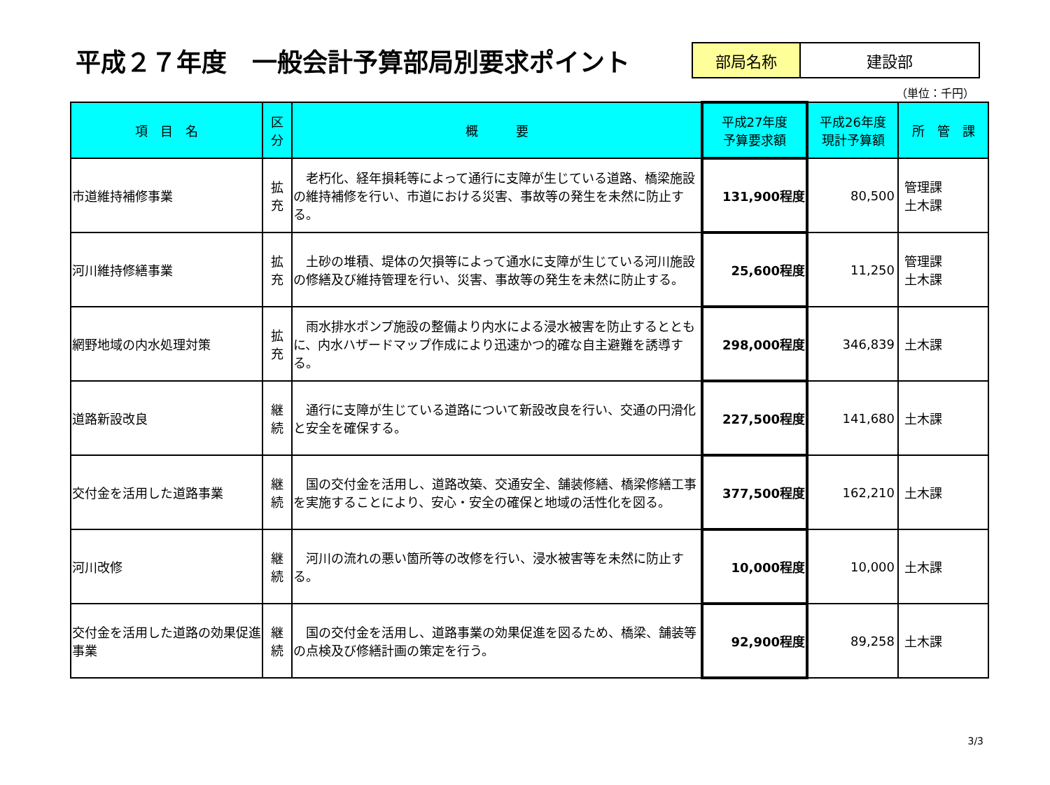平成２７年度　一般会計予算部局別要求ポイント
| 部局名称 | 建設部 |
（単位：千円）
| 項 目 名 | 区 分 | 概 要 | 平成27年度 予算要求額 | 平成26年度 現計予算額 | 所 管 課 |
| --- | --- | --- | --- | --- | --- |
| 市道維持補修事業 | 拡 充 | 老朽化、経年損耗等によって通行に支障が生じている道路、橋梁施設の維持補修を行い、市道における災害、事故等の発生を未然に防止する。 | 131,900程度 | 80,500 | 管理課 土木課 |
| 河川維持修繕事業 | 拡 充 | 土砂の堆積、堤体の欠損等によって通水に支障が生じている河川施設の修繕及び維持管理を行い、災害、事故等の発生を未然に防止する。 | 25,600程度 | 11,250 | 管理課 土木課 |
| 網野地域の内水処理対策 | 拡 充 | 雨水排水ポンプ施設の整備より内水による浸水被害を防止するとともに、内水ハザードマップ作成により迅速かつ的確な自主避難を誘導する。 | 298,000程度 | 346,839 | 土木課 |
| 道路新設改良 | 継 続 | 通行に支障が生じている道路について新設改良を行い、交通の円滑化と安全を確保する。 | 227,500程度 | 141,680 | 土木課 |
| 交付金を活用した道路事業 | 継 続 | 国の交付金を活用し、道路改築、交通安全、舗装修繕、橋梁修繕工事を実施することにより、安心・安全の確保と地域の活性化を図る。 | 377,500程度 | 162,210 | 土木課 |
| 河川改修 | 継 続 | 河川の流れの悪い箇所等の改修を行い、浸水被害等を未然に防止する。 | 10,000程度 | 10,000 | 土木課 |
| 交付金を活用した道路の効果促進事業 | 継 続 | 国の交付金を活用し、道路事業の効果促進を図るため、橋梁、舗装等の点検及び修繕計画の策定を行う。 | 92,900程度 | 89,258 | 土木課 |
3/3